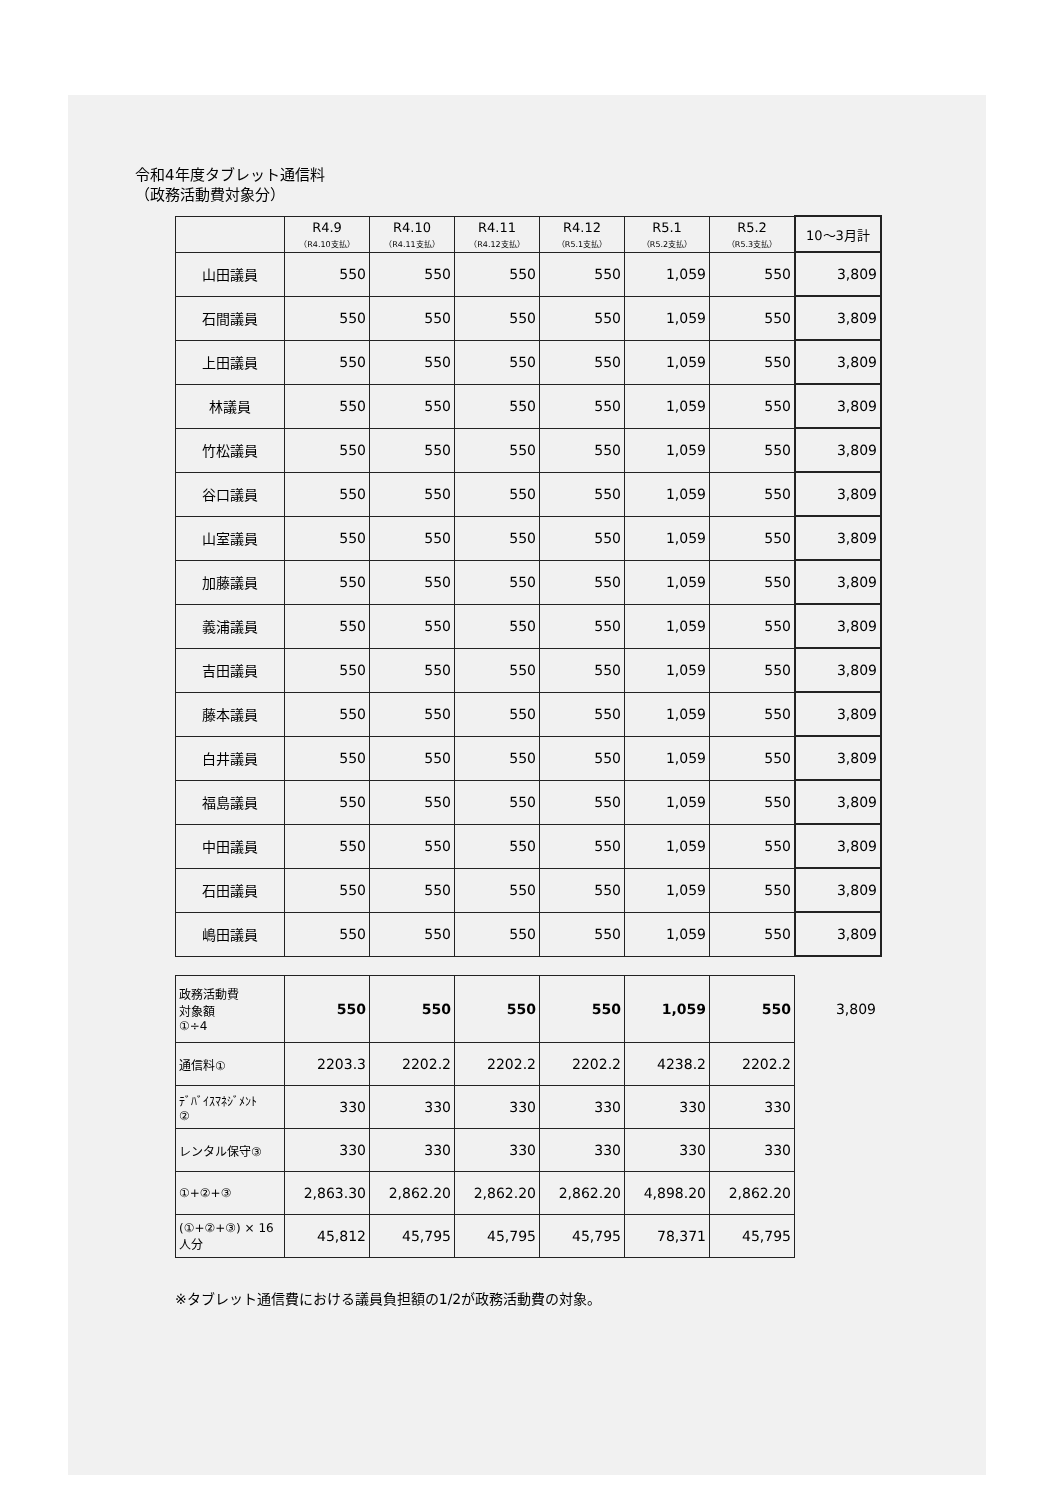令和4年度タブレット通信料
（政務活動費対象分）
| | R4.9 （R4.10支払） | R4.10 （R4.11支払） | R4.11 （R4.12支払） | R4.12 （R5.1支払） | R5.1 （R5.2支払） | R5.2 （R5.3支払） | 10〜3月計 |
| --- | --- | --- | --- | --- | --- | --- | --- |
| 山田議員 | 550 | 550 | 550 | 550 | 1,059 | 550 | 3,809 |
| 石間議員 | 550 | 550 | 550 | 550 | 1,059 | 550 | 3,809 |
| 上田議員 | 550 | 550 | 550 | 550 | 1,059 | 550 | 3,809 |
| 林議員 | 550 | 550 | 550 | 550 | 1,059 | 550 | 3,809 |
| 竹松議員 | 550 | 550 | 550 | 550 | 1,059 | 550 | 3,809 |
| 谷口議員 | 550 | 550 | 550 | 550 | 1,059 | 550 | 3,809 |
| 山室議員 | 550 | 550 | 550 | 550 | 1,059 | 550 | 3,809 |
| 加藤議員 | 550 | 550 | 550 | 550 | 1,059 | 550 | 3,809 |
| 義浦議員 | 550 | 550 | 550 | 550 | 1,059 | 550 | 3,809 |
| 吉田議員 | 550 | 550 | 550 | 550 | 1,059 | 550 | 3,809 |
| 藤本議員 | 550 | 550 | 550 | 550 | 1,059 | 550 | 3,809 |
| 白井議員 | 550 | 550 | 550 | 550 | 1,059 | 550 | 3,809 |
| 福島議員 | 550 | 550 | 550 | 550 | 1,059 | 550 | 3,809 |
| 中田議員 | 550 | 550 | 550 | 550 | 1,059 | 550 | 3,809 |
| 石田議員 | 550 | 550 | 550 | 550 | 1,059 | 550 | 3,809 |
| 嶋田議員 | 550 | 550 | 550 | 550 | 1,059 | 550 | 3,809 |
| 政務活動費 対象額 ①÷4 | 550 | 550 | 550 | 550 | 1,059 | 550 | 3,809 |
| 通信料① | 2203.3 | 2202.2 | 2202.2 | 2202.2 | 4238.2 | 2202.2 | |
| ﾃﾞﾊﾞｲｽﾏﾈｼﾞﾒﾝﾄ ② | 330 | 330 | 330 | 330 | 330 | 330 | |
| レンタル保守③ | 330 | 330 | 330 | 330 | 330 | 330 | |
| ①+②+③ | 2,863.30 | 2,862.20 | 2,862.20 | 2,862.20 | 4,898.20 | 2,862.20 | |
| (①+②+③) × 16 人分 | 45,812 | 45,795 | 45,795 | 45,795 | 78,371 | 45,795 | |
※タブレット通信費における議員負担額の1/2が政務活動費の対象。